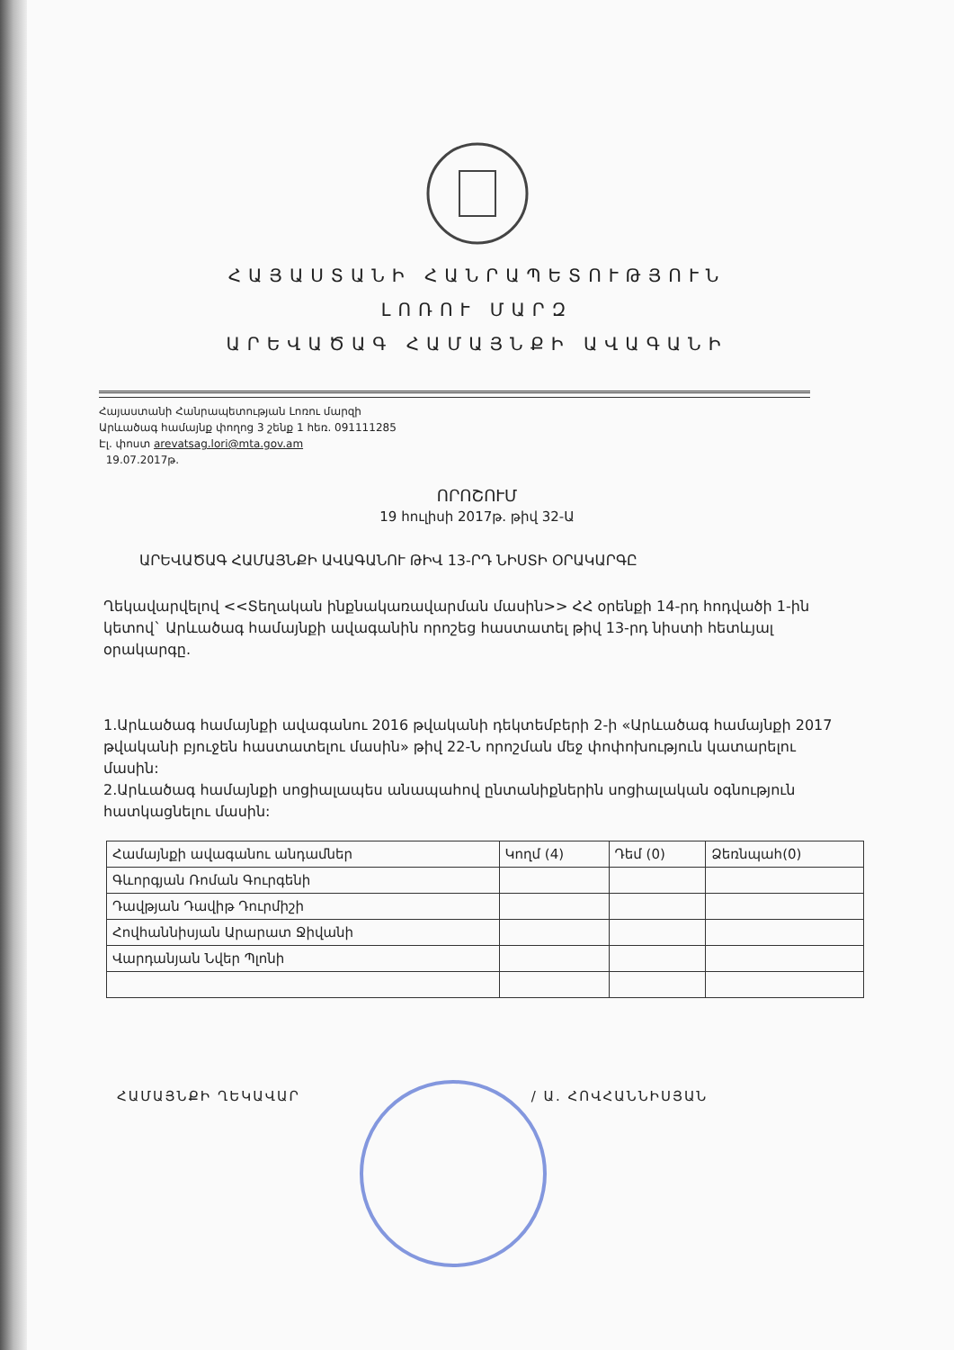ՀԱՅԱՍՏԱՆԻ ՀԱՆՐԱՊԵՏՈՒԹՅՈՒՆ
ԼՈՌՈՒ ՄԱՐԶ
ԱՐԵՎԱԾԱԳ ՀԱՄԱՅՆՔԻ ԱՎԱԳԱՆԻ
Հայաստանի Հանրապետության Լոռու մարզի
Արևածագ համայնք փողոց 3 շենք 1 հեռ. 091111285
Էլ. փոստ arevatsag.lori@mta.gov.am
19.07.2017թ.
ՈՐՈՇՈՒՄ
19 հուլիսի 2017թ. թիվ 32-Ա
ԱՐԵՎԱԾԱԳ ՀԱՄԱՅՆՔԻ ԱՎԱԳԱՆՈՒ ԹԻՎ 13-ՐԴ ՆԻՍՏԻ ՕՐԱԿԱՐԳԸ
Ղեկավարվելով <<Տեղական ինքնակառավարման մասին>> ՀՀ օրենքի 14-րդ հոդվածի 1-ին կետով` Արևածագ համայնքի ավագանին որոշեց հաստատել թիվ 13-րդ նիստի հետևյալ օրակարգը.
1.Արևածագ համայնքի ավագանու 2016 թվականի դեկտեմբերի 2-ի «Արևածագ համայնքի 2017 թվականի բյուջեն հաստատելու մասին» թիվ 22-Ն որոշման մեջ փոփոխություն կատարելու մասին:
2.Արևածագ համայնքի սոցիալապես անապահով ընտանիքներին սոցիալական օգնություն հատկացնելու մասին:
| Համայնքի ավագանու անդամներ | Կողմ (4) | Դեմ (0) | Ձեռնպահ(0) |
| --- | --- | --- | --- |
| Գևորգյան Ռոման Գուրգենի | | | |
| Դավթյան Դավիթ Դուրմիշի | | | |
| Հովհաննիսյան Արարատ Ջիվանի | | | |
| Վարդանյան Նվեր Պլոնի | | | |
ՀԱՄԱՅՆՔԻ ՂԵԿԱՎԱՐ / Ա. ՀՈՎՀԱՆՆԻՍՅԱՆ